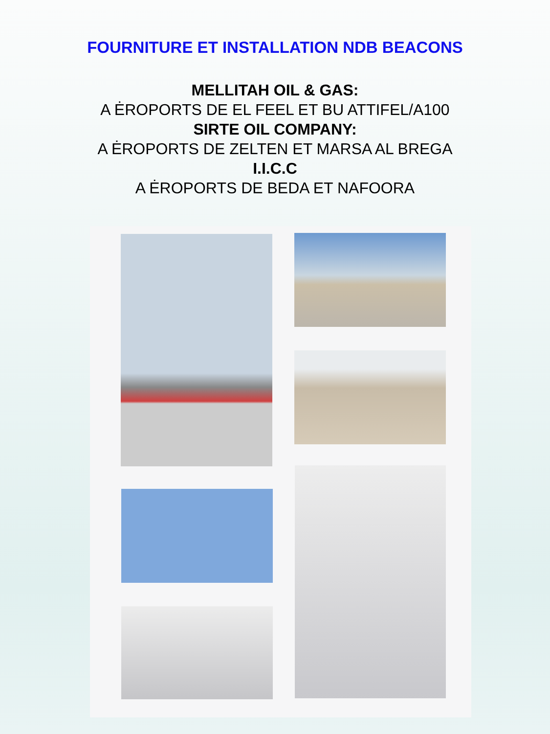FOURNITURE ET INSTALLATION NDB BEACONS
MELLITAH OIL & GAS:
A ĖROPORTS DE EL FEEL ET BU ATTIFEL/A100
SIRTE OIL COMPANY:
A ĖROPORTS DE ZELTEN ET MARSA AL BREGA
I.I.C.C
A ĖROPORTS DE BEDA ET NAFOORA